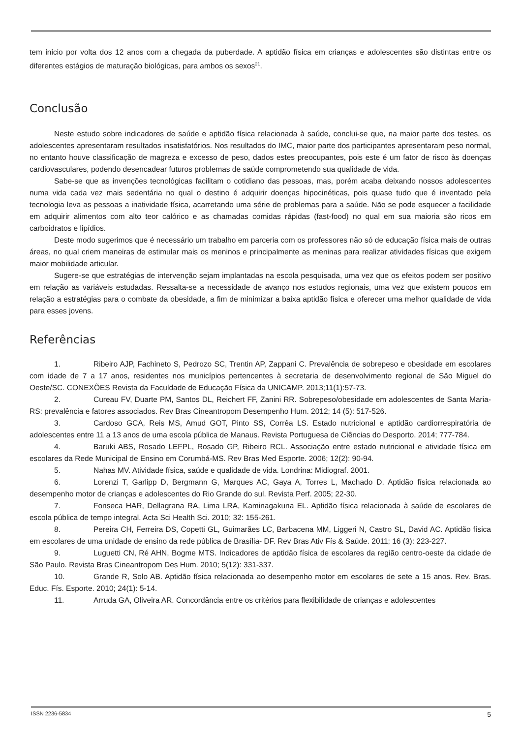tem inicio por volta dos 12 anos com a chegada da puberdade. A aptidão física em crianças e adolescentes são distintas entre os diferentes estágios de maturação biológicas, para ambos os sexos<sup>21</sup>.
Conclusão
Neste estudo sobre indicadores de saúde e aptidão física relacionada à saúde, conclui-se que, na maior parte dos testes, os adolescentes apresentaram resultados insatisfatórios. Nos resultados do IMC, maior parte dos participantes apresentaram peso normal, no entanto houve classificação de magreza e excesso de peso, dados estes preocupantes, pois este é um fator de risco às doenças cardiovasculares, podendo desencadear futuros problemas de saúde comprometendo sua qualidade de vida.
Sabe-se que as invenções tecnológicas facilitam o cotidiano das pessoas, mas, porém acaba deixando nossos adolescentes numa vida cada vez mais sedentária no qual o destino é adquirir doenças hipocinéticas, pois quase tudo que é inventado pela tecnologia leva as pessoas a inatividade física, acarretando uma série de problemas para a saúde. Não se pode esquecer a facilidade em adquirir alimentos com alto teor calórico e as chamadas comidas rápidas (fast-food) no qual em sua maioria são ricos em carboidratos e lipídios.
Deste modo sugerimos que é necessário um trabalho em parceria com os professores não só de educação física mais de outras áreas, no qual criem maneiras de estimular mais os meninos e principalmente as meninas para realizar atividades físicas que exigem maior mobilidade articular.
Sugere-se que estratégias de intervenção sejam implantadas na escola pesquisada, uma vez que os efeitos podem ser positivo em relação as variáveis estudadas. Ressalta-se a necessidade de avanço nos estudos regionais, uma vez que existem poucos em relação a estratégias para o combate da obesidade, a fim de minimizar a baixa aptidão física e oferecer uma melhor qualidade de vida para esses jovens.
Referências
1. Ribeiro AJP, Fachineto S, Pedrozo SC, Trentin AP, Zappani C. Prevalência de sobrepeso e obesidade em escolares com idade de 7 a 17 anos, residentes nos municípios pertencentes à secretaria de desenvolvimento regional de São Miguel do Oeste/SC. CONEXÕES Revista da Faculdade de Educação Física da UNICAMP. 2013;11(1):57-73.
2. Cureau FV, Duarte PM, Santos DL, Reichert FF, Zanini RR. Sobrepeso/obesidade em adolescentes de Santa Maria-RS: prevalência e fatores associados. Rev Bras Cineantropom Desempenho Hum. 2012; 14 (5): 517-526.
3. Cardoso GCA, Reis MS, Amud GOT, Pinto SS, Corrêa LS. Estado nutricional e aptidão cardiorrespiratória de adolescentes entre 11 a 13 anos de uma escola pública de Manaus. Revista Portuguesa de Ciências do Desporto. 2014; 777-784.
4. Baruki ABS, Rosado LEFPL, Rosado GP, Ribeiro RCL. Associação entre estado nutricional e atividade física em escolares da Rede Municipal de Ensino em Corumbá-MS. Rev Bras Med Esporte. 2006; 12(2): 90-94.
5. Nahas MV. Atividade física, saúde e qualidade de vida. Londrina: Midiograf. 2001.
6. Lorenzi T, Garlipp D, Bergmann G, Marques AC, Gaya A, Torres L, Machado D. Aptidão física relacionada ao desempenho motor de crianças e adolescentes do Rio Grande do sul. Revista Perf. 2005; 22-30.
7. Fonseca HAR, Dellagrana RA, Lima LRA, Kaminagakuna EL. Aptidão física relacionada à saúde de escolares de escola pública de tempo integral. Acta Sci Health Sci. 2010; 32: 155-261.
8. Pereira CH, Ferreira DS, Copetti GL, Guimarães LC, Barbacena MM, Liggeri N, Castro SL, David AC. Aptidão física em escolares de uma unidade de ensino da rede pública de Brasília- DF. Rev Bras Ativ Fís & Saúde. 2011; 16 (3): 223-227.
9. Luguetti CN, Ré AHN, Bogme MTS. Indicadores de aptidão física de escolares da região centro-oeste da cidade de São Paulo. Revista Bras Cineantropom Des Hum. 2010; 5(12): 331-337.
10. Grande R, Solo AB. Aptidão física relacionada ao desempenho motor em escolares de sete a 15 anos. Rev. Bras. Educ. Fís. Esporte. 2010; 24(1): 5-14.
11. Arruda GA, Oliveira AR. Concordância entre os critérios para flexibilidade de crianças e adolescentes
ISSN 2236-5834 5